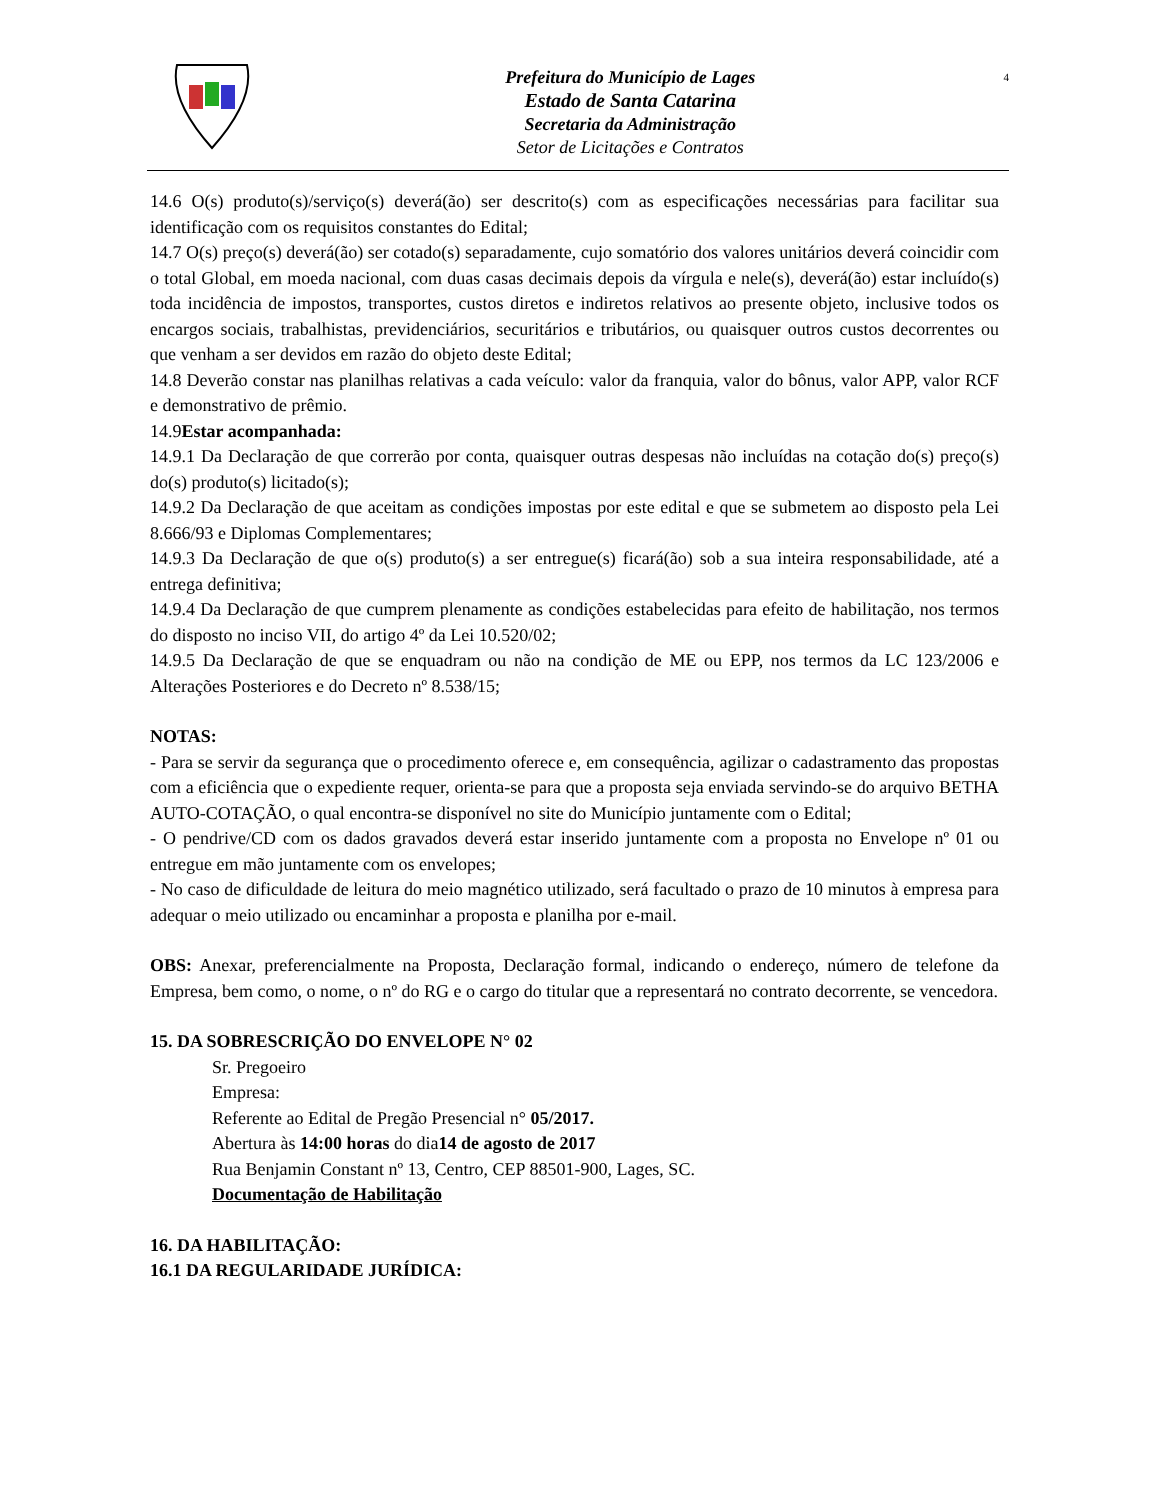Prefeitura do Município de Lages
Estado de Santa Catarina
Secretaria da Administração
Setor de Licitações e Contratos
4
14.6 O(s) produto(s)/serviço(s) deverá(ão) ser descrito(s) com as especificações necessárias para facilitar sua identificação com os requisitos constantes do Edital;
14.7 O(s) preço(s) deverá(ão) ser cotado(s) separadamente, cujo somatório dos valores unitários deverá coincidir com o total Global, em moeda nacional, com duas casas decimais depois da vírgula e nele(s), deverá(ão) estar incluído(s) toda incidência de impostos, transportes, custos diretos e indiretos relativos ao presente objeto, inclusive todos os encargos sociais, trabalhistas, previdenciários, securitários e tributários, ou quaisquer outros custos decorrentes ou que venham a ser devidos em razão do objeto deste Edital;
14.8 Deverão constar nas planilhas relativas a cada veículo: valor da franquia, valor do bônus, valor APP, valor RCF e demonstrativo de prêmio.
14.9Estar acompanhada:
14.9.1 Da Declaração de que correrão por conta, quaisquer outras despesas não incluídas na cotação do(s) preço(s) do(s) produto(s) licitado(s);
14.9.2 Da Declaração de que aceitam as condições impostas por este edital e que se submetem ao disposto pela Lei 8.666/93 e Diplomas Complementares;
14.9.3 Da Declaração de que o(s) produto(s) a ser entregue(s) ficará(ão) sob a sua inteira responsabilidade, até a entrega definitiva;
14.9.4 Da Declaração de que cumprem plenamente as condições estabelecidas para efeito de habilitação, nos termos do disposto no inciso VII, do artigo 4º da Lei 10.520/02;
14.9.5 Da Declaração de que se enquadram ou não na condição de ME ou EPP, nos termos da LC 123/2006 e Alterações Posteriores e do Decreto nº 8.538/15;
NOTAS:
- Para se servir da segurança que o procedimento oferece e, em consequência, agilizar o cadastramento das propostas com a eficiência que o expediente requer, orienta-se para que a proposta seja enviada servindo-se do arquivo BETHA AUTO-COTAÇÃO, o qual encontra-se disponível no site do Município juntamente com o Edital;
- O pendrive/CD com os dados gravados deverá estar inserido juntamente com a proposta no Envelope nº 01 ou entregue em mão juntamente com os envelopes;
- No caso de dificuldade de leitura do meio magnético utilizado, será facultado o prazo de 10 minutos à empresa para adequar o meio utilizado ou encaminhar a proposta e planilha por e-mail.
OBS: Anexar, preferencialmente na Proposta, Declaração formal, indicando o endereço, número de telefone da Empresa, bem como, o nome, o nº do RG e o cargo do titular que a representará no contrato decorrente, se vencedora.
15. DA SOBRESCRIÇÃO DO ENVELOPE N° 02
Sr. Pregoeiro
Empresa:
Referente ao Edital de Pregão Presencial n° 05/2017.
Abertura às 14:00 horas do dia14 de agosto de 2017
Rua Benjamin Constant nº 13, Centro, CEP 88501-900, Lages, SC.
Documentação de Habilitação
16. DA HABILITAÇÃO:
16.1 DA REGULARIDADE JURÍDICA: